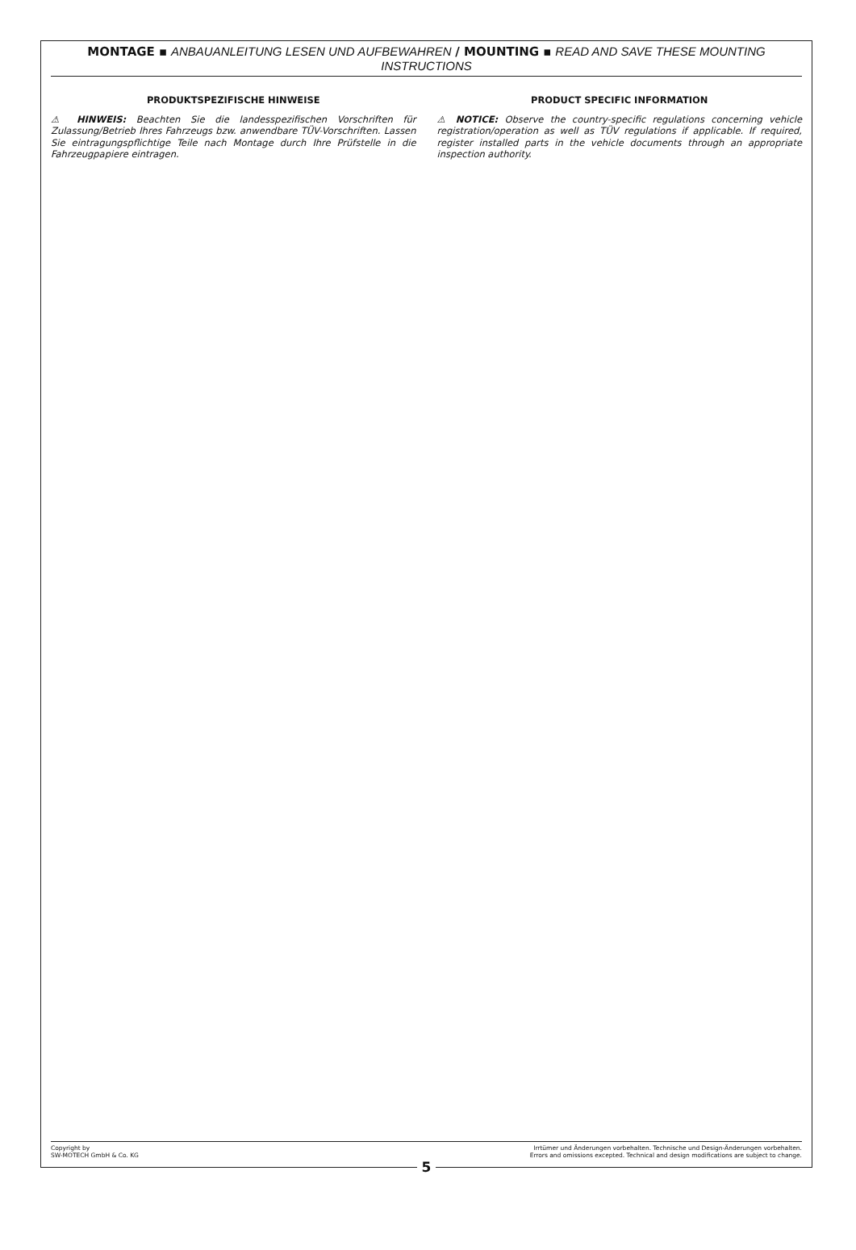MONTAGE ▪ ANBAUANLEITUNG LESEN UND AUFBEWAHREN / MOUNTING ▪ READ AND SAVE THESE MOUNTING INSTRUCTIONS
PRODUKTSPEZIFISCHE HINWEISE
⚠ HINWEIS: Beachten Sie die landesspezifischen Vorschriften für Zulassung/Betrieb Ihres Fahrzeugs bzw. anwendbare TÜV-Vorschriften. Lassen Sie eintragungspflichtige Teile nach Montage durch Ihre Prüfstelle in die Fahrzeugpapiere eintragen.
PRODUCT SPECIFIC INFORMATION
⚠ NOTICE: Observe the country-specific regulations concerning vehicle registration/operation as well as TÜV regulations if applicable. If required, register installed parts in the vehicle documents through an appropriate inspection authority.
Copyright by
SW-MOTECH GmbH & Co. KG
Irrtümer und Änderungen vorbehalten. Technische und Design-Änderungen vorbehalten.
Errors and omissions excepted. Technical and design modifications are subject to change.
5